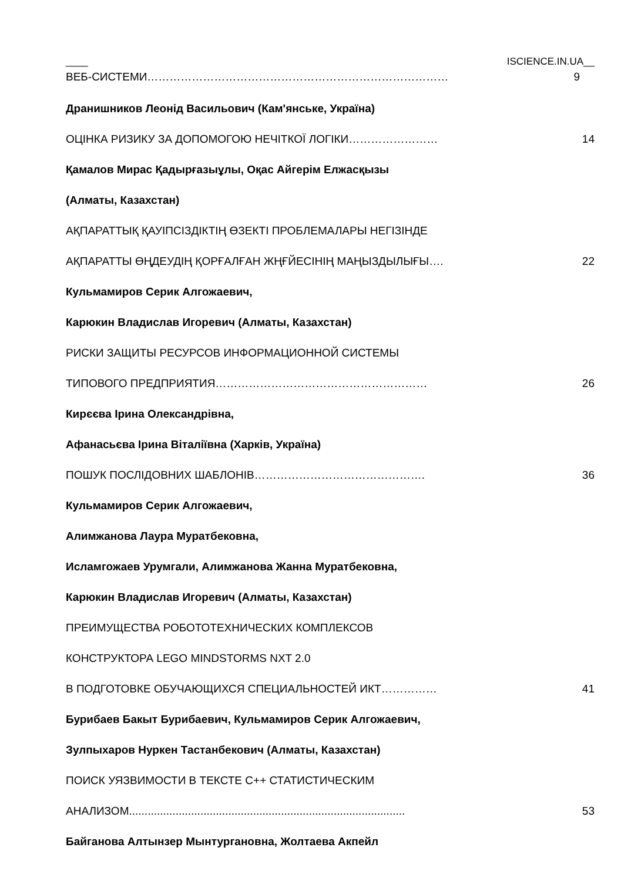____ ISCIENCE.IN.UA__
ВЕБ-СИСТЕМИ……………………………………………………………………… 9
Дранишников Леонід Васильович (Кам'янське, Україна)
ОЦІНКА РИЗИКУ ЗА ДОПОМОГОЮ НЕЧІТКОЇ ЛОГІКИ…………………… 14
Қамалов Мирас Қадырғазыұлы, Оқас Айгерім Елжасқызы
(Алматы, Казахстан)
АҚПАРАТТЫҚ ҚАУІПСІЗДІКТІҢ ӨЗЕКТІ ПРОБЛЕМАЛАРЫ НЕГІЗІНДЕ
АҚПАРАТТЫ ӨҢДЕУДІҢ ҚОРҒАЛҒАН ЖҢҒЙЕСІНІҢ МАҢЫЗДЫЛЫҒЫ…. 22
Кульмамиров Серик Алгожаевич,
Карюкин Владислав Игоревич (Алматы, Казахстан)
РИСКИ ЗАЩИТЫ РЕСУРСОВ ИНФОРМАЦИОННОЙ СИСТЕМЫ
ТИПОВОГО ПРЕДПРИЯТИЯ………………………………………………… 26
Кирєєва Ірина Олександрівна,
Афанасьєва Ірина Віталіївна (Харків, Україна)
ПОШУК ПОСЛІДОВНИХ ШАБЛОНІВ………………………………………. 36
Кульмамиров Серик Алгожаевич,
Алимжанова Лаура Муратбековна,
Исламгожаев Урумгали, Алимжанова Жанна Муратбековна,
Карюкин Владислав Игоревич (Алматы, Казахстан)
ПРЕИМУЩЕСТВА РОБОТОТЕХНИЧЕСКИХ КОМПЛЕКСОВ
КОНСТРУКТОРА LEGO MINDSTORMS NXT 2.0
В ПОДГОТОВКЕ ОБУЧАЮЩИХСЯ СПЕЦИАЛЬНОСТЕЙ ИКТ…………… 41
Бурибаев Бакыт Бурибаевич, Кульмамиров Серик Алгожаевич,
Зулпыхаров Нуркен Тастанбекович (Алматы, Казахстан)
ПОИСК УЯЗВИМОСТИ В ТЕКСТЕ С++ СТАТИСТИЧЕСКИМ
АНАЛИЗОМ......................................................................................... 53
Байганова Алтынзер Мынтургановна, Жолтаева Акпейл